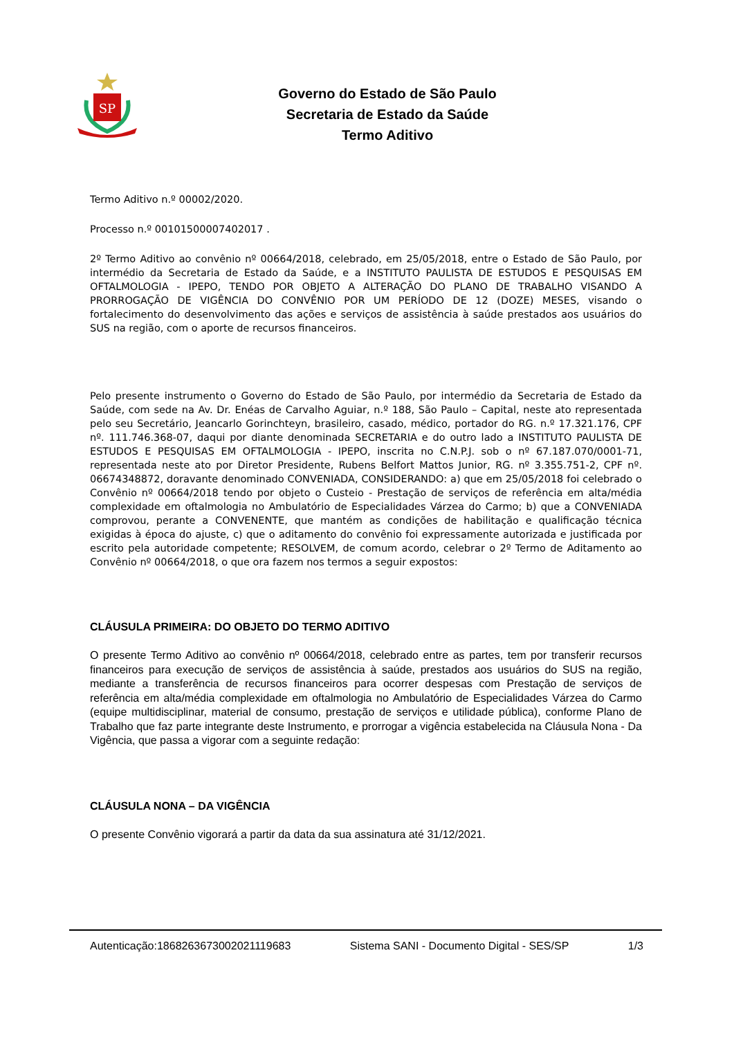SP
Governo do Estado de São Paulo
Secretaria de Estado da Saúde
Termo Aditivo
Termo Aditivo n.º 00002/2020.
Processo n.º 00101500007402017 .
2º Termo Aditivo ao convênio nº 00664/2018, celebrado, em 25/05/2018, entre o Estado de São Paulo, por intermédio da Secretaria de Estado da Saúde, e a INSTITUTO PAULISTA DE ESTUDOS E PESQUISAS EM OFTALMOLOGIA - IPEPO, TENDO POR OBJETO A ALTERAÇÃO DO PLANO DE TRABALHO VISANDO A PRORROGAÇÃO DE VIGÊNCIA DO CONVÊNIO POR UM PERÍODO DE 12 (DOZE) MESES, visando o fortalecimento do desenvolvimento das ações e serviços de assistência à saúde prestados aos usuários do SUS na região, com o aporte de recursos financeiros.
Pelo presente instrumento o Governo do Estado de São Paulo, por intermédio da Secretaria de Estado da Saúde, com sede na Av. Dr. Enéas de Carvalho Aguiar, n.º 188, São Paulo – Capital, neste ato representada pelo seu Secretário, Jeancarlo Gorinchteyn, brasileiro, casado, médico, portador do RG. n.º 17.321.176, CPF nº. 111.746.368-07, daqui por diante denominada SECRETARIA e do outro lado a INSTITUTO PAULISTA DE ESTUDOS E PESQUISAS EM OFTALMOLOGIA - IPEPO, inscrita no C.N.P.J. sob o nº 67.187.070/0001-71, representada neste ato por Diretor Presidente, Rubens Belfort Mattos Junior, RG. nº 3.355.751-2, CPF nº. 06674348872, doravante denominado CONVENIADA, CONSIDERANDO: a) que em 25/05/2018 foi celebrado o Convênio nº 00664/2018 tendo por objeto o Custeio - Prestação de serviços de referência em alta/média complexidade em oftalmologia no Ambulatório de Especialidades Várzea do Carmo; b) que a CONVENIADA comprovou, perante a CONVENENTE, que mantém as condições de habilitação e qualificação técnica exigidas à época do ajuste, c) que o aditamento do convênio foi expressamente autorizada e justificada por escrito pela autoridade competente; RESOLVEM, de comum acordo, celebrar o 2º Termo de Aditamento ao Convênio nº 00664/2018, o que ora fazem nos termos a seguir expostos:
CLÁUSULA PRIMEIRA: DO OBJETO DO TERMO ADITIVO
O presente Termo Aditivo ao convênio nº 00664/2018, celebrado entre as partes, tem por transferir recursos financeiros para execução de serviços de assistência à saúde, prestados aos usuários do SUS na região, mediante a transferência de recursos financeiros para ocorrer despesas com Prestação de serviços de referência em alta/média complexidade em oftalmologia no Ambulatório de Especialidades Várzea do Carmo (equipe multidisciplinar, material de consumo, prestação de serviços e utilidade pública), conforme Plano de Trabalho que faz parte integrante deste Instrumento, e prorrogar a vigência estabelecida na Cláusula Nona - Da Vigência, que passa a vigorar com a seguinte redação:
CLÁUSULA NONA – DA VIGÊNCIA
O presente Convênio vigorará a partir da data da sua assinatura até 31/12/2021.
Autenticação:18682636730020211196​83 Sistema SANI - Documento Digital - SES/SP 1/3